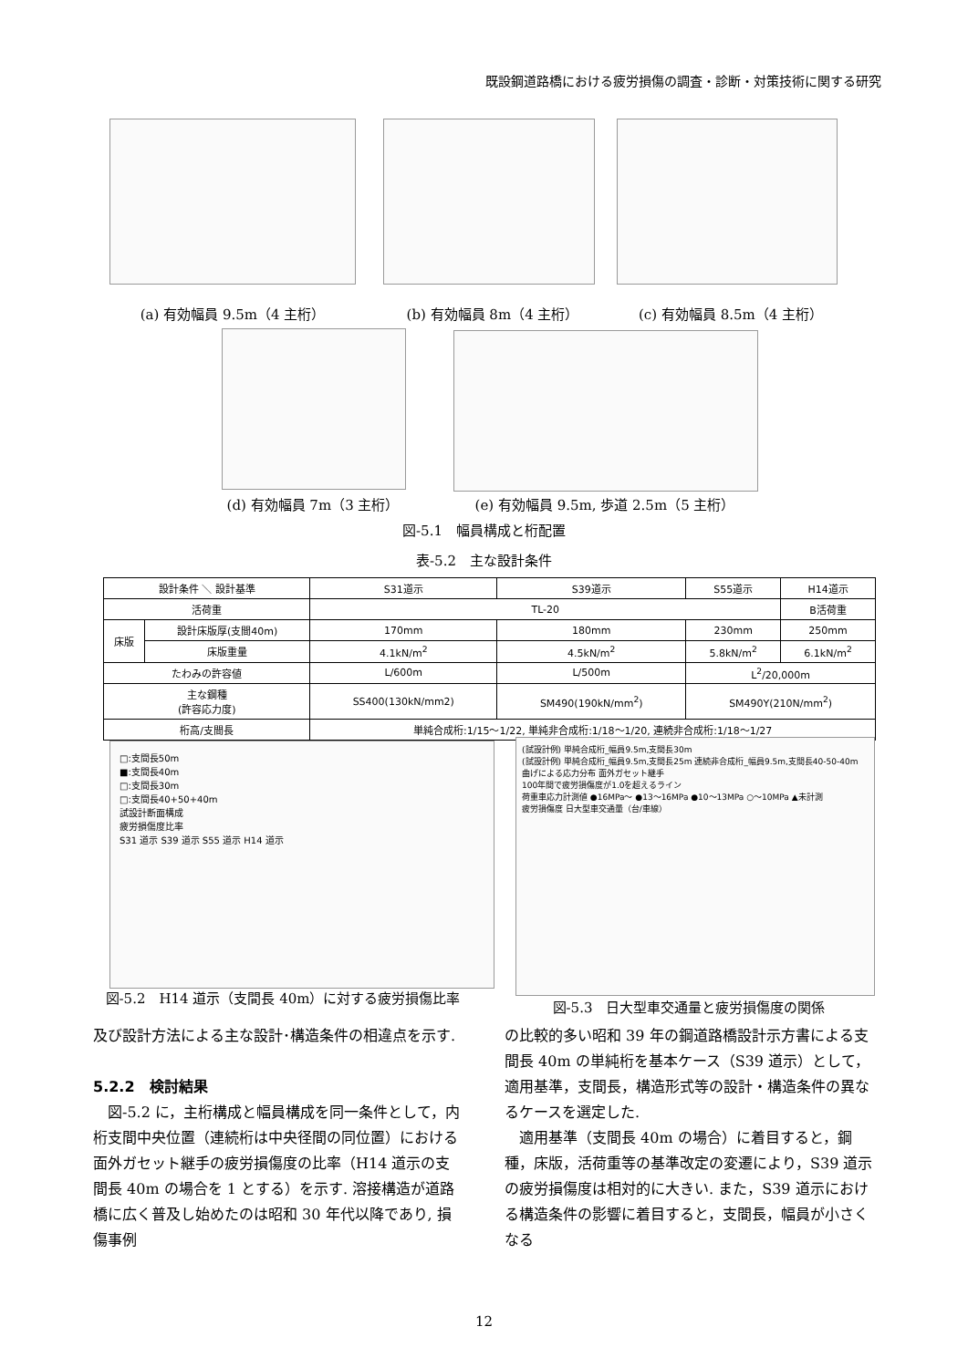既設鋼道路橋における疲労損傷の調査・診断・対策技術に関する研究
(a) 有効幅員 9.5m（4 主桁） (b) 有効幅員 8m（4 主桁） (c) 有効幅員 8.5m（4 主桁）
(d) 有効幅員 7m（3 主桁）
(e) 有効幅員 9.5m, 歩道 2.5m（5 主桁）
図-5.1　幅員構成と桁配置
表-5.2　主な設計条件
| 設計条件 ＼ 設計基準 | | S31道示 | S39道示 | S55道示 | H14道示 |
| --- | --- | --- | --- | --- | --- |
| 活荷重 | | TL-20 | | | B活荷重 |
| 床版 | 設計床版厚(支間40m) | 170mm | 180mm | 230mm | 250mm |
| | 床版重量 | 4.1kN/m<sup>2</sup> | 4.5kN/m<sup>2</sup> | 5.8kN/m<sup>2</sup> | 6.1kN/m<sup>2</sup> |
| たわみの許容値 | | L/600m | L/500m | L<sup>2</sup>/20,000m | |
| 主な鋼種 (許容応力度) | | SS400(130kN/mm2) | SM490(190kN/mm<sup>2</sup>) | SM490Y(210N/mm<sup>2</sup>) | |
| 桁高/支間長 | | 単純合成桁:1/15～1/22, 単純非合成桁:1/18～1/20, 連続非合成桁:1/18～1/27 | | | |
□:支間長50m
■:支間長40m
□:支間長30m
□:支間長40+50+40m
試設計断面構成
疲労損傷度比率
S31 道示 S39 道示 S55 道示 H14 道示
(試設計例) 単純合成桁_幅員9.5m,支間長30m
(試設計例) 単純合成桁_幅員9.5m,支間長25m 連続非合成桁_幅員9.5m,支間長40-50-40m
曲げによる応力分布 面外ガセット継手
100年間で疲労損傷度が1.0を超えるライン
荷重車応力計測値 ●16MPa～ ●13～16MPa ●10～13MPa ○～10MPa ▲未計測
疲労損傷度 日大型車交通量（台/車線）
図-5.2　H14 道示（支間長 40m）に対する疲労損傷比率
図-5.3　日大型車交通量と疲労損傷度の関係
及び設計方法による主な設計･構造条件の相違点を示す.
5.2.2　検討結果
　図-5.2 に，主桁構成と幅員構成を同一条件として，内桁支間中央位置（連続桁は中央径間の同位置）における面外ガセット継手の疲労損傷度の比率（H14 道示の支間長 40m の場合を 1 とする）を示す. 溶接構造が道路橋に広く普及し始めたのは昭和 30 年代以降であり, 損傷事例
の比較的多い昭和 39 年の鋼道路橋設計示方書による支間長 40m の単純桁を基本ケース（S39 道示）として，適用基準，支間長，構造形式等の設計・構造条件の異なるケースを選定した.
　適用基準（支間長 40m の場合）に着目すると，鋼種，床版，活荷重等の基準改定の変遷により，S39 道示の疲労損傷度は相対的に大きい. また，S39 道示における構造条件の影響に着目すると，支間長，幅員が小さくなる
12